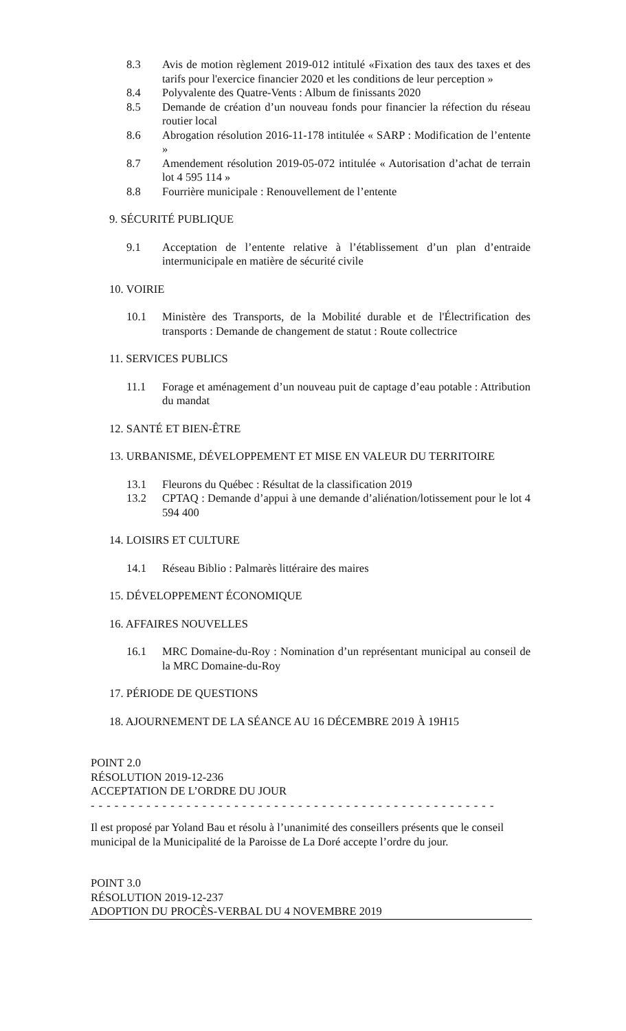8.3 Avis de motion règlement 2019-012 intitulé «Fixation des taux des taxes et des tarifs pour l'exercice financier 2020 et les conditions de leur perception »
8.4 Polyvalente des Quatre-Vents : Album de finissants 2020
8.5 Demande de création d’un nouveau fonds pour financier la réfection du réseau routier local
8.6 Abrogation résolution 2016-11-178 intitulée « SARP : Modification de l’entente »
8.7 Amendement résolution 2019-05-072 intitulée « Autorisation d’achat de terrain lot 4 595 114 »
8.8 Fourrière municipale : Renouvellement de l’entente
9. SÉCURITÉ PUBLIQUE
9.1 Acceptation de l’entente relative à l’établissement d’un plan d’entraide intermunicipale en matière de sécurité civile
10. VOIRIE
10.1 Ministère des Transports, de la Mobilité durable et de l'Électrification des transports : Demande de changement de statut : Route collectrice
11. SERVICES PUBLICS
11.1 Forage et aménagement d’un nouveau puit de captage d’eau potable : Attribution du mandat
12. SANTÉ ET BIEN-ÊTRE
13. URBANISME, DÉVELOPPEMENT ET MISE EN VALEUR DU TERRITOIRE
13.1 Fleurons du Québec : Résultat de la classification 2019
13.2 CPTAQ : Demande d’appui à une demande d’aliénation/lotissement pour le lot 4 594 400
14. LOISIRS ET CULTURE
14.1 Réseau Biblio : Palmarès littéraire des maires
15. DÉVELOPPEMENT ÉCONOMIQUE
16. AFFAIRES NOUVELLES
16.1 MRC Domaine-du-Roy : Nomination d’un représentant municipal au conseil de la MRC Domaine-du-Roy
17. PÉRIODE DE QUESTIONS
18. AJOURNEMENT DE LA SÉANCE AU 16 DÉCEMBRE 2019 À 19H15
POINT 2.0
RÉSOLUTION 2019-12-236
ACCEPTATION DE L’ORDRE DU JOUR
- - - - - - - - - - - - - - - - - - - - - - - - - - - - - - - - - - - - - - - - - - - - - - - - - - - - - - - - - - - - - - - - - -
Il est proposé par Yoland Bau et résolu à l’unanimité des conseillers présents que le conseil municipal de la Municipalité de la Paroisse de La Doré accepte l’ordre du jour.
POINT 3.0
RÉSOLUTION 2019-12-237
ADOPTION DU PROCÈS-VERBAL DU 4 NOVEMBRE 2019